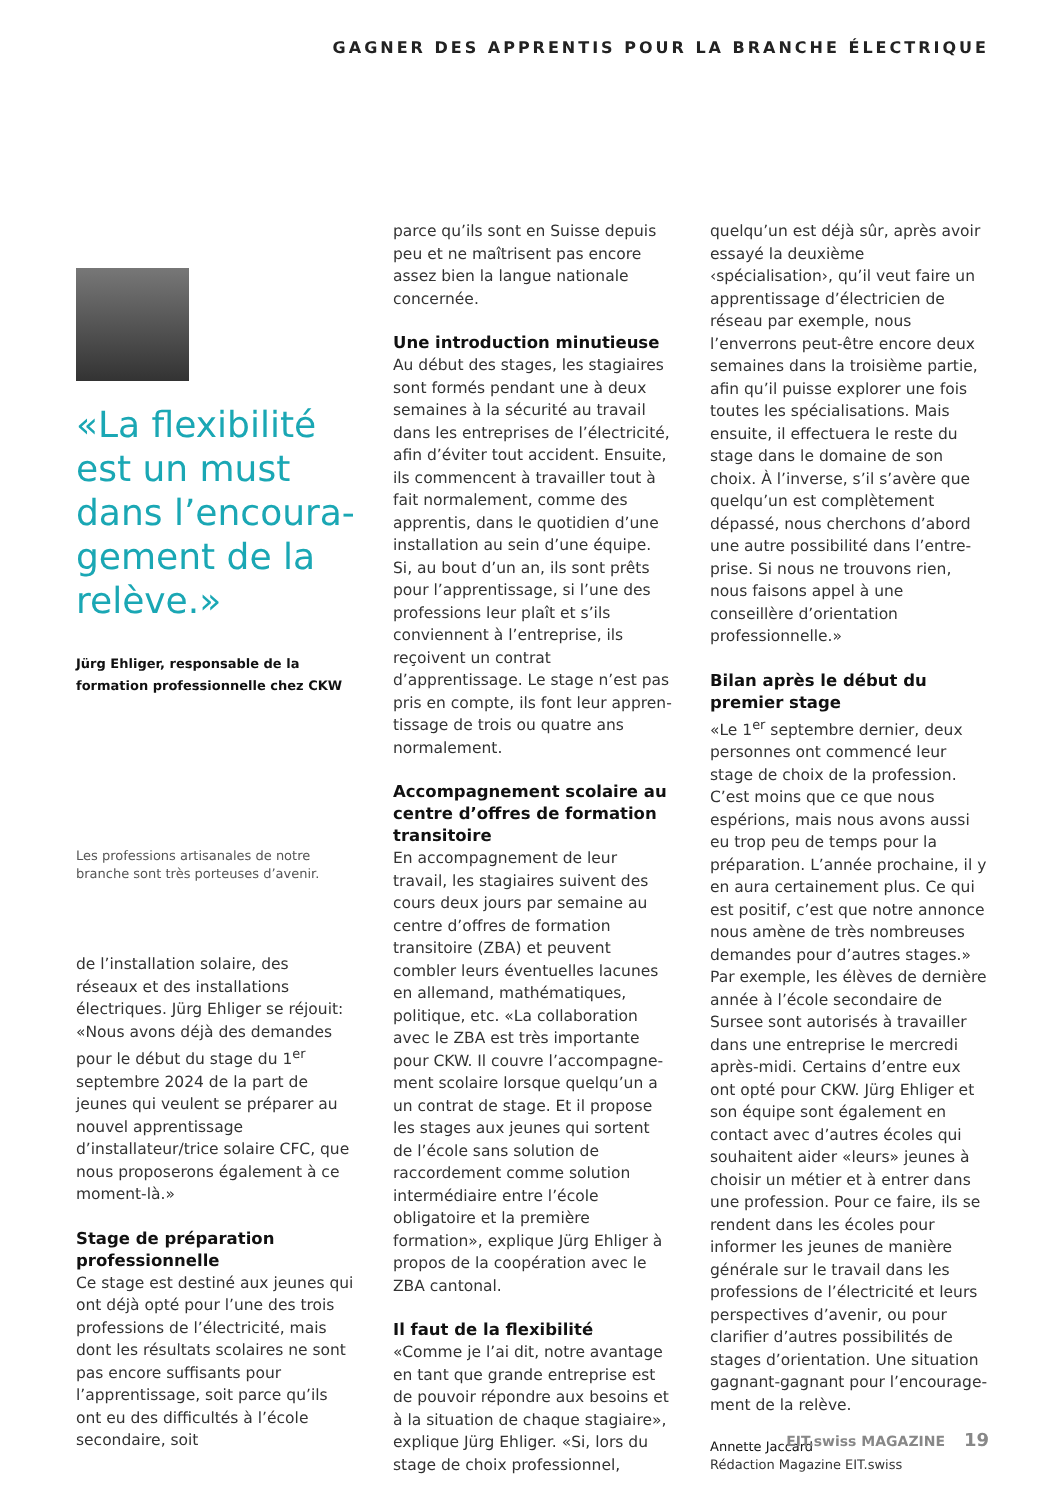GAGNER DES APPRENTIS POUR LA BRANCHE ÉLECTRIQUE
«La flexibilité est un must dans l’encoura­gement de la relève.»
Jürg Ehliger, responsable de la formation professionnelle chez CKW
Les professions artisanales de notre branche sont très porteuses d’avenir.
de l’installation solaire, des réseaux et des installations électriques. Jürg Ehliger se réjouit: «Nous avons déjà des demandes pour le début du stage du 1<sup>er</sup> septembre 2024 de la part de jeunes qui veulent se préparer au nouvel apprentissage d’installateur/trice solaire CFC, que nous proposerons également à ce moment-là.»
Stage de préparation professionnelle
Ce stage est destiné aux jeunes qui ont déjà opté pour l’une des trois professions de l’électricité, mais dont les résultats scolaires ne sont pas encore suffisants pour l’appren­tissage, soit parce qu’ils ont eu des difficultés à l’école secondaire, soit
parce qu’ils sont en Suisse depuis peu et ne maîtrisent pas encore assez bien la langue nationale concernée.
Une introduction minutieuse
Au début des stages, les stagiaires sont formés pendant une à deux semaines à la sécurité au travail dans les entreprises de l’électricité, afin d’éviter tout accident. Ensuite, ils commencent à travailler tout à fait normalement, comme des apprentis, dans le quotidien d’une installation au sein d’une équipe. Si, au bout d’un an, ils sont prêts pour l’apprentissage, si l’une des profes­sions leur plaît et s’ils conviennent à l’entreprise, ils reçoivent un contrat d’apprentissage. Le stage n’est pas pris en compte, ils font leur appren­tissage de trois ou quatre ans normalement.
Accompagnement scolaire au centre d’offres de formation transitoire
En accompagnement de leur travail, les stagiaires suivent des cours deux jours par semaine au centre d’offres de formation transitoire (ZBA) et peuvent combler leurs éventuelles lacunes en allemand, mathéma­tiques, politique, etc. «La collabora­tion avec le ZBA est très importante pour CKW. Il couvre l’accompagne­ment scolaire lorsque quelqu’un a un contrat de stage. Et il propose les stages aux jeunes qui sortent de l’école sans solution de raccorde­ment comme solution intermédiaire entre l’école obligatoire et la première formation», explique Jürg Ehliger à propos de la coopération avec le ZBA cantonal.
Il faut de la flexibilité
«Comme je l’ai dit, notre avantage en tant que grande entreprise est de pouvoir répondre aux besoins et à la situation de chaque stagiaire», explique Jürg Ehliger. «Si, lors du stage de choix professionnel,
quelqu’un est déjà sûr, après avoir essayé la deuxième ‹spécialisation›, qu’il veut faire un apprentissage d’électricien de réseau par exemple, nous l’enverrons peut-être encore deux semaines dans la troisième partie, afin qu’il puisse explorer une fois toutes les spécialisations. Mais ensuite, il effectuera le reste du stage dans le domaine de son choix. À l’inverse, s’il s’avère que quelqu’un est complètement dépassé, nous cherchons d’abord une autre possibilité dans l’entre­prise. Si nous ne trouvons rien, nous faisons appel à une conseillère d’orientation professionnelle.»
Bilan après le début du premier stage
«Le 1<sup>er</sup> septembre dernier, deux personnes ont commencé leur stage de choix de la profession. C’est moins que ce que nous espérions, mais nous avons aussi eu trop peu de temps pour la préparation. L’année prochaine, il y en aura certai­nement plus. Ce qui est positif, c’est que notre annonce nous amène de très nombreuses demandes pour d’autres stages.» Par exemple, les élèves de dernière année à l’école secondaire de Sursee sont autorisés à travailler dans une entreprise le mercredi après-midi. Certains d’entre eux ont opté pour CKW. Jürg Ehliger et son équipe sont également en contact avec d’autres écoles qui souhaitent aider «leurs» jeunes à choisir un métier et à entrer dans une profession. Pour ce faire, ils se rendent dans les écoles pour informer les jeunes de manière générale sur le travail dans les professions de l’électricité et leurs perspectives d’avenir, ou pour clarifier d’autres possibilités de stages d’orientation. Une situation ga­gnant-gagnant pour l’encourage­ment de la relève.
Annette Jaccard
Rédaction Magazine EIT.swiss
EIT.swiss MAGAZINE 19